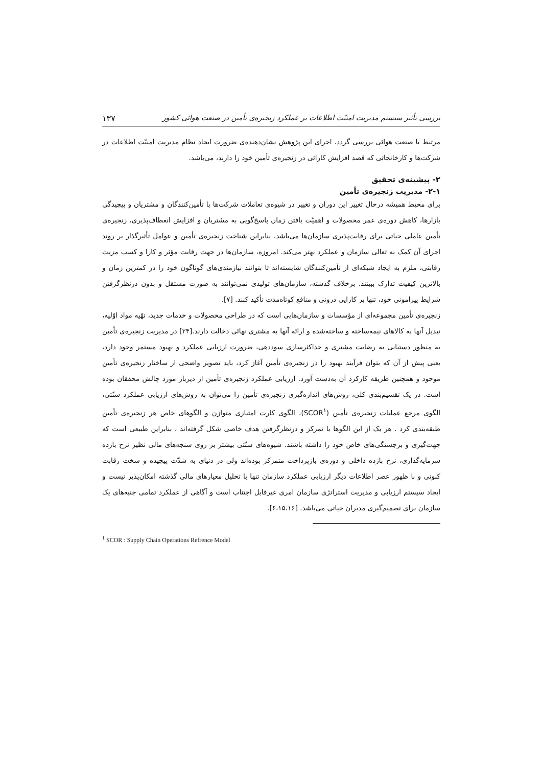بررسی تأثیر سیستم مدیریت امنیّت اطلاعات بر عملکرد زنجیره‌ی تأمین در صنعت هوائی کشور ۱۳۷
مرتبط با صنعت هوائی بررسی گردد. اجرای این پژوهش نشان‌دهنده‌ی ضرورت ایجاد نظام مدیریت امنیّت اطلاعات در شرکت‌ها و کارخانجاتی که قصد افزایش کارائی در زنجیره‌ی تأمین خود را دارند، می‌باشد.
۲- پیشینه‌ی تحقیق
۲-۱- مدیریت زنجیره‌ی تأمین
برای محیط همیشه درحال تغییر این دوران و تغییر در شیوه‌ی تعاملات شرکت‌ها با تأمین‌کنندگان و مشتریان و پیچیدگی بازارها، کاهش دوره‌ی عمر محصولات و اهمیّت یافتن زمان پاسخ‌گویی به مشتریان و افزایش انعطاف‌پذیری، زنجیره‌ی تأمین عاملی حیاتی برای رقابت‌پذیری سازمان‌ها می‌باشد. بنابراین شناخت زنجیره‌ی تأمین و عوامل تأثیرگذار بر روند اجرای آن کمک به تعالی سازمان و عملکرد بهتر می‌کند. امروزه، سازمان‌ها در جهت رقابت مؤثر و کارا و کسب مزیت رقابتی، ملزم به ایجاد شبکه‌ای از تأمین‌کنندگان شایسته‌اند تا بتوانند نیازمندی‌های گوناگون خود را در کمترین زمان و بالاترین کیفیت تدارک ببینند. برخلاف گذشته، سازمان‌های تولیدی نمی‌توانند به صورت مستقل و بدون درنظرگرفتن شرایط پیرامونی خود، تنها بر کارایی درونی و منافع کوتاه‌مدت تأکید کنند. [۷].
زنجیره‌ی تأمین مجموعه‌ای از مؤسسات و سازمان‌هایی است که در طراحی محصولات و خدمات جدید، تهّیه مواد اوّلیه، تبدیل آنها به کالاهای نیمه‌ساخته و ساخته‌شده و ارائه آنها به مشتری نهائی دخالت دارند.[۲۴] در مدیریت زنجیره‌ی تأمین به منظور دستیابی به رضایت مشتری و حداکثرسازی سوددهی، ضرورت ارزیابی عملکرد و بهبود مستمر وجود دارد، یعنی پیش از آن که بتوان فرآیند بهبود را در زنجیره‌ی تأمین آغاز کرد، باید تصویر واضحی از ساختار زنجیره‌ی تأمین موجود و همچنین طریقه کارکرد آن به‌دست آورد. ارزیابی عملکرد زنجیره‌ی تأمین از دیرباز مورد چالش محققان بوده است. در یک تقسیم‌بندی کلی، روش‌های اندازه‌گیری زنجیره‌ی تأمین را می‌توان به روش‌های ارزیابی عملکرد سنّتی، الگوی مرجع عملیات زنجیره‌ی تأمین (SCOR<sup>۱</sup>)، الگوی کارت امتیازی متوازن و الگوهای خاص هر زنجیره‌ی تأمین طبقه‌بندی کرد . هر یک از این الگوها با تمرکز و درنظرگرفتن هدف خاصی شکل گرفته‌اند ، بنابراین طبیعی است که جهت‌گیری و برجستگی‌های خاص خود را داشته باشند. شیوه‌های سنّتی بیشتر بر روی سنجه‌های مالی نظیر نرخ بازده سرمایه‌گذاری، نرخ بازده داخلی و دوره‌ی بازپرداخت متمرکز بوده‌اند ولی در دنیای به شدّت پیچیده و سخت رقابت کنونی و با ظهور عصر اطلاعات دیگر ارزیابی عملکرد سازمان تنها با تحلیل معیارهای مالی گذشته امکان‌پذیر نیست و ایجاد سیستم ارزیابی و مدیریت استراتژی سازمان امری غیرقابل اجتناب است و آگاهی از عملکرد تمامی جنبه‌های یک سازمان برای تصمیم‌گیری مدیران حیاتی می‌باشد. [۶،۱۵،۱۶].
<sup>1</sup> SCOR : Supply Chain Operations Refrence Model